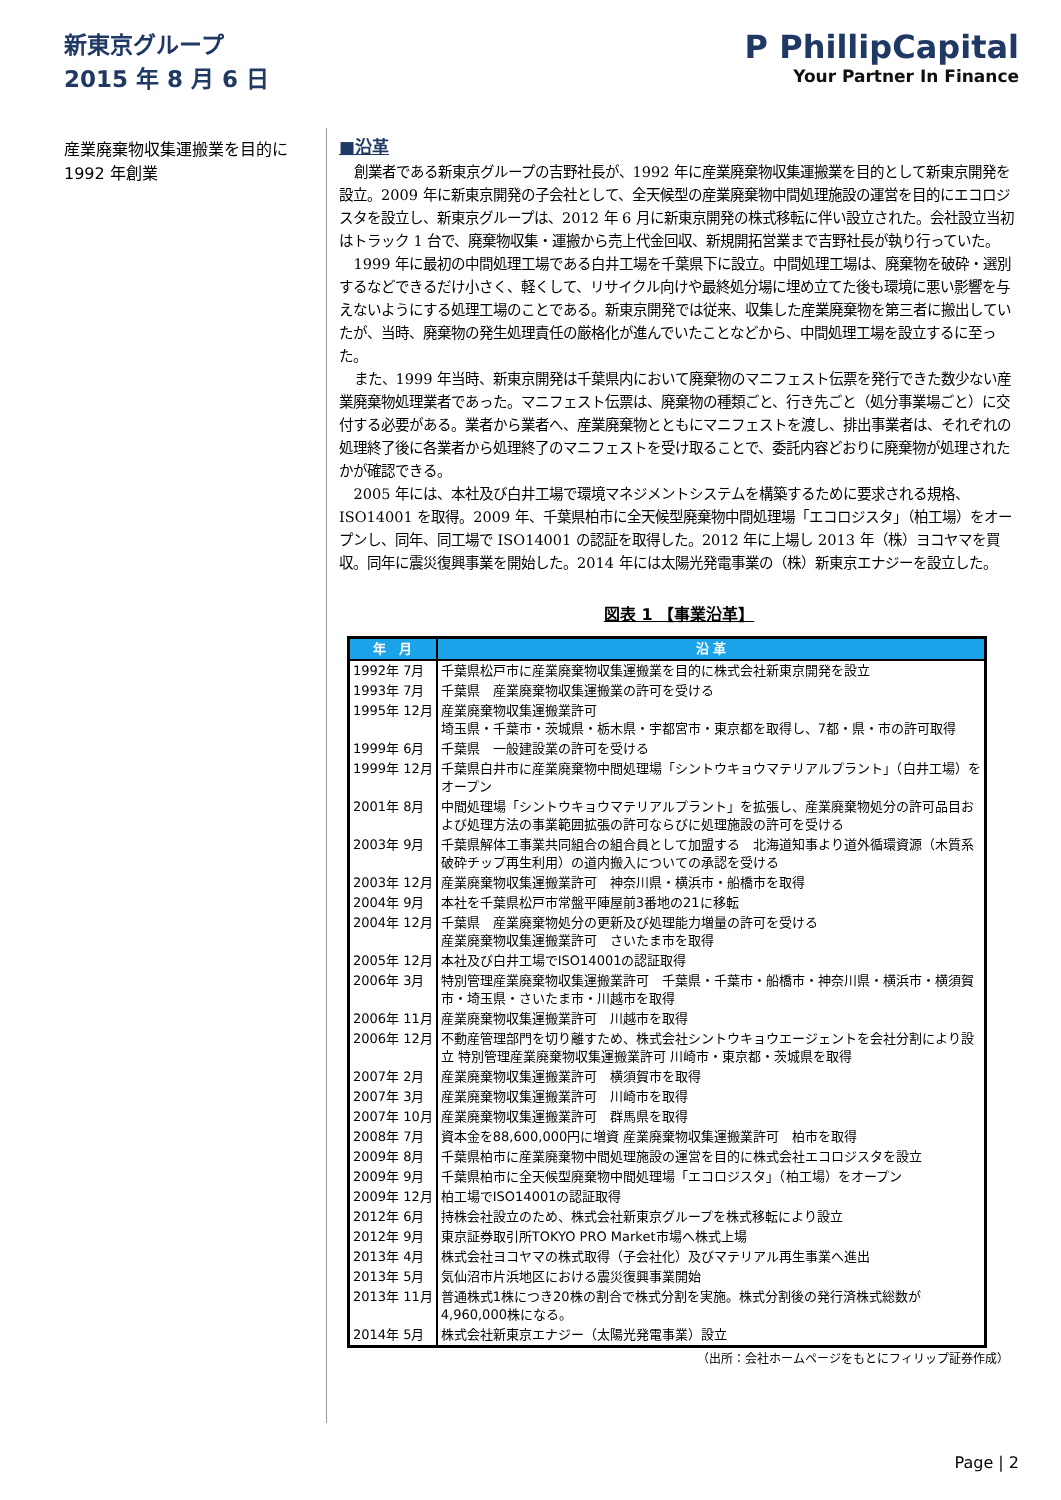新東京グループ
2015 年 8 月 6 日
P PhillipCapital
Your Partner In Finance
産業廃棄物収集運搬業を目的に 1992 年創業
■沿革
創業者である新東京グループの吉野社長が、1992 年に産業廃棄物収集運搬業を目的として新東京開発を設立。2009 年に新東京開発の子会社として、全天候型の産業廃棄物中間処理施設の運営を目的にエコロジスタを設立し、新東京グループは、2012 年 6 月に新東京開発の株式移転に伴い設立された。会社設立当初はトラック 1 台で、廃棄物収集・運搬から売上代金回収、新規開拓営業まで吉野社長が執り行っていた。
1999 年に最初の中間処理工場である白井工場を千葉県下に設立。中間処理工場は、廃棄物を破砕・選別するなどできるだけ小さく、軽くして、リサイクル向けや最終処分場に埋め立てた後も環境に悪い影響を与えないようにする処理工場のことである。新東京開発では従来、収集した産業廃棄物を第三者に搬出していたが、当時、廃棄物の発生処理責任の厳格化が進んでいたことなどから、中間処理工場を設立するに至った。
また、1999 年当時、新東京開発は千葉県内において廃棄物のマニフェスト伝票を発行できた数少ない産業廃棄物処理業者であった。マニフェスト伝票は、廃棄物の種類ごと、行き先ごと（処分事業場ごと）に交付する必要がある。業者から業者へ、産業廃棄物とともにマニフェストを渡し、排出事業者は、それぞれの処理終了後に各業者から処理終了のマニフェストを受け取ることで、委託内容どおりに廃棄物が処理されたかが確認できる。
2005 年には、本社及び白井工場で環境マネジメントシステムを構築するために要求される規格、ISO14001 を取得。2009 年、千葉県柏市に全天候型廃棄物中間処理場「エコロジスタ」（柏工場）をオープンし、同年、同工場で ISO14001 の認証を取得した。2012 年に上場し 2013 年（株）ヨコヤマを買収。同年に震災復興事業を開始した。2014 年には太陽光発電事業の（株）新東京エナジーを設立した。
図表 1 【事業沿革】
| 年 月 | 沿 革 |
| --- | --- |
| 1992年 7月 | 千葉県松戸市に産業廃棄物収集運搬業を目的に株式会社新東京開発を設立 |
| 1993年 7月 | 千葉県 産業廃棄物収集運搬業の許可を受ける |
| 1995年 12月 | 産業廃棄物収集運搬業許可 埼玉県・千葉市・茨城県・栃木県・宇都宮市・東京都を取得し、7都・県・市の許可取得 |
| 1999年 6月 | 千葉県 一般建設業の許可を受ける |
| 1999年 12月 | 千葉県白井市に産業廃棄物中間処理場「シントウキョウマテリアルプラント」（白井工場）をオープン |
| 2001年 8月 | 中間処理場「シントウキョウマテリアルプラント」を拡張し、産業廃棄物処分の許可品目および処理方法の事業範囲拡張の許可ならびに処理施設の許可を受ける |
| 2003年 9月 | 千葉県解体工事業共同組合の組合員として加盟する 北海道知事より道外循環資源（木質系破砕チップ再生利用）の道内搬入についての承認を受ける |
| 2003年 12月 | 産業廃棄物収集運搬業許可 神奈川県・横浜市・船橋市を取得 |
| 2004年 9月 | 本社を千葉県松戸市常盤平陣屋前3番地の21に移転 |
| 2004年 12月 | 千葉県 産業廃棄物処分の更新及び処理能力増量の許可を受ける 産業廃棄物収集運搬業許可 さいたま市を取得 |
| 2005年 12月 | 本社及び白井工場でISO14001の認証取得 |
| 2006年 3月 | 特別管理産業廃棄物収集運搬業許可 千葉県・千葉市・船橋市・神奈川県・横浜市・横須賀市・埼玉県・さいたま市・川越市を取得 |
| 2006年 11月 | 産業廃棄物収集運搬業許可 川越市を取得 |
| 2006年 12月 | 不動産管理部門を切り離すため、株式会社シントウキョウエージェントを会社分割により設立 特別管理産業廃棄物収集運搬業許可 川崎市・東京都・茨城県を取得 |
| 2007年 2月 | 産業廃棄物収集運搬業許可 横須賀市を取得 |
| 2007年 3月 | 産業廃棄物収集運搬業許可 川崎市を取得 |
| 2007年 10月 | 産業廃棄物収集運搬業許可 群馬県を取得 |
| 2008年 7月 | 資本金を88,600,000円に増資 産業廃棄物収集運搬業許可 柏市を取得 |
| 2009年 8月 | 千葉県柏市に産業廃棄物中間処理施設の運営を目的に株式会社エコロジスタを設立 |
| 2009年 9月 | 千葉県柏市に全天候型廃棄物中間処理場「エコロジスタ」（柏工場）をオープン |
| 2009年 12月 | 柏工場でISO14001の認証取得 |
| 2012年 6月 | 持株会社設立のため、株式会社新東京グループを株式移転により設立 |
| 2012年 9月 | 東京証券取引所TOKYO PRO Market市場へ株式上場 |
| 2013年 4月 | 株式会社ヨコヤマの株式取得（子会社化）及びマテリアル再生事業へ進出 |
| 2013年 5月 | 気仙沼市片浜地区における震災復興事業開始 |
| 2013年 11月 | 普通株式1株につき20株の割合で株式分割を実施。株式分割後の発行済株式総数が4,960,000株になる。 |
| 2014年 5月 | 株式会社新東京エナジー（太陽光発電事業）設立 |
（出所：会社ホームページをもとにフィリップ証券作成）
Page | 2